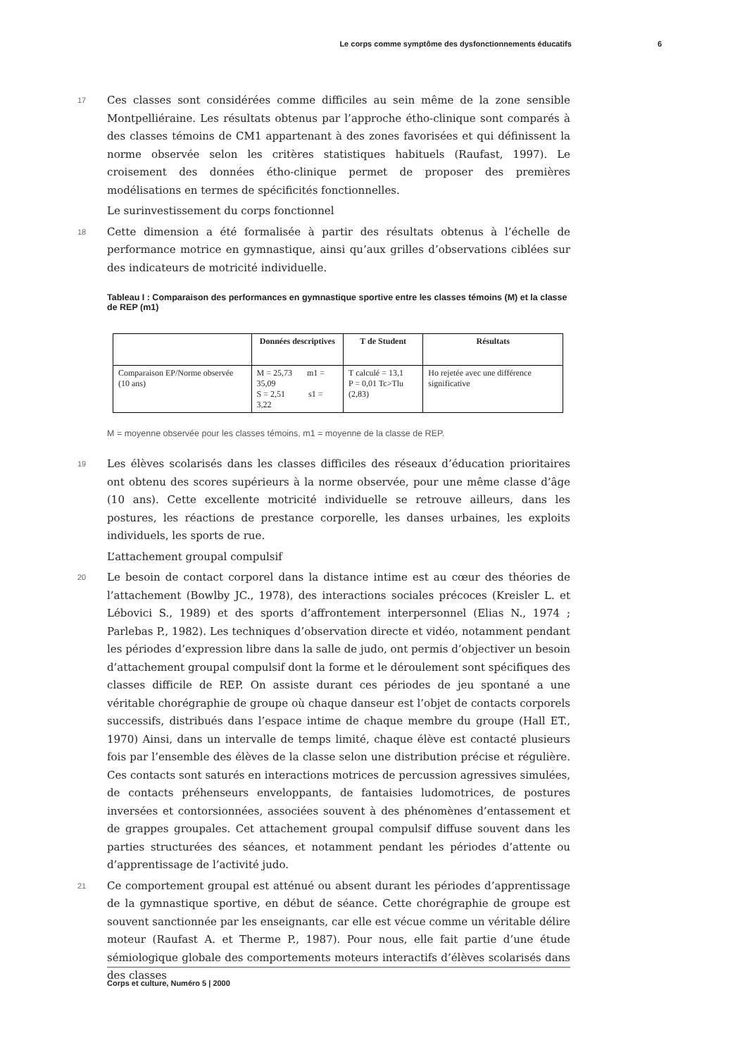Le corps comme symptôme des dysfonctionnements éducatifs 6
17 Ces classes sont considérées comme difficiles au sein même de la zone sensible Montpelliéraine. Les résultats obtenus par l’approche étho-clinique sont comparés à des classes témoins de CM1 appartenant à des zones favorisées et qui définissent la norme observée selon les critères statistiques habituels (Raufast, 1997). Le croisement des données étho-clinique permet de proposer des premières modélisations en termes de spécificités fonctionnelles.
Le surinvestissement du corps fonctionnel
18 Cette dimension a été formalisée à partir des résultats obtenus à l’échelle de performance motrice en gymnastique, ainsi qu’aux grilles d’observations ciblées sur des indicateurs de motricité individuelle.
Tableau I : Comparaison des performances en gymnastique sportive entre les classes témoins (M) et la classe de REP (m1)
| | Données descriptives | T de Student | Résultats |
| --- | --- | --- | --- |
| Comparaison EP/Norme observée (10 ans) | M = 25,73 m1 = 35,09 S = 2,51 s1 = 3,22 | T calculé = 13,1 P = 0,01 Tc>Tlu (2,83) | Ho rejetée avec une différence significative |
M = moyenne observée pour les classes témoins, m1 = moyenne de la classe de REP.
19 Les élèves scolarisés dans les classes difficiles des réseaux d’éducation prioritaires ont obtenu des scores supérieurs à la norme observée, pour une même classe d’âge (10 ans). Cette excellente motricité individuelle se retrouve ailleurs, dans les postures, les réactions de prestance corporelle, les danses urbaines, les exploits individuels, les sports de rue.
L’attachement groupal compulsif
20 Le besoin de contact corporel dans la distance intime est au cœur des théories de l’attachement (Bowlby JC., 1978), des interactions sociales précoces (Kreisler L. et Lébovici S., 1989) et des sports d’affrontement interpersonnel (Elias N., 1974 ; Parlebas P., 1982). Les techniques d’observation directe et vidéo, notamment pendant les périodes d’expression libre dans la salle de judo, ont permis d’objectiver un besoin d’attachement groupal compulsif dont la forme et le déroulement sont spécifiques des classes difficile de REP. On assiste durant ces périodes de jeu spontané a une véritable chorégraphie de groupe où chaque danseur est l’objet de contacts corporels successifs, distribués dans l’espace intime de chaque membre du groupe (Hall ET., 1970) Ainsi, dans un intervalle de temps limité, chaque élève est contacté plusieurs fois par l’ensemble des élèves de la classe selon une distribution précise et régulière. Ces contacts sont saturés en interactions motrices de percussion agressives simulées, de contacts préhenseurs enveloppants, de fantaisies ludomotrices, de postures inversées et contorsionnées, associées souvent à des phénomènes d’entassement et de grappes groupales. Cet attachement groupal compulsif diffuse souvent dans les parties structurées des séances, et notamment pendant les périodes d’attente ou d’apprentissage de l’activité judo.
21 Ce comportement groupal est atténué ou absent durant les périodes d’apprentissage de la gymnastique sportive, en début de séance. Cette chorégraphie de groupe est souvent sanctionnée par les enseignants, car elle est vécue comme un véritable délire moteur (Raufast A. et Therme P., 1987). Pour nous, elle fait partie d’une étude sémiologique globale des comportements moteurs interactifs d’élèves scolarisés dans des classes
Corps et culture, Numéro 5 | 2000